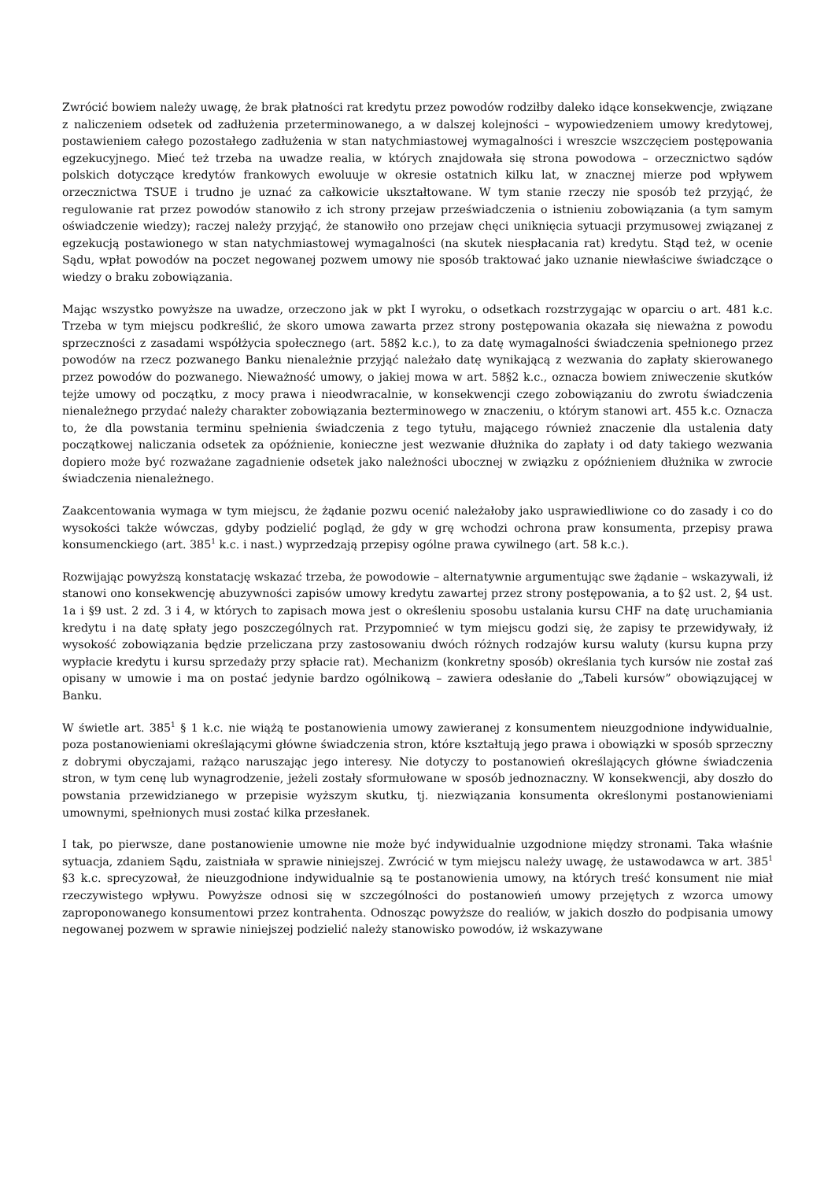Zwrócić bowiem należy uwagę, że brak płatności rat kredytu przez powodów rodziłby daleko idące konsekwencje, związane z naliczeniem odsetek od zadłużenia przeterminowanego, a w dalszej kolejności – wypowiedzeniem umowy kredytowej, postawieniem całego pozostałego zadłużenia w stan natychmiastowej wymagalności i wreszcie wszczęciem postępowania egzekucyjnego. Mieć też trzeba na uwadze realia, w których znajdowała się strona powodowa – orzecznictwo sądów polskich dotyczące kredytów frankowych ewoluuje w okresie ostatnich kilku lat, w znacznej mierze pod wpływem orzecznictwa TSUE i trudno je uznać za całkowicie ukształtowane. W tym stanie rzeczy nie sposób też przyjąć, że regulowanie rat przez powodów stanowiło z ich strony przejaw przeświadczenia o istnieniu zobowiązania (a tym samym oświadczenie wiedzy); raczej należy przyjąć, że stanowiło ono przejaw chęci uniknięcia sytuacji przymusowej związanej z egzekucją postawionego w stan natychmiastowej wymagalności (na skutek niespłacania rat) kredytu. Stąd też, w ocenie Sądu, wpłat powodów na poczet negowanej pozwem umowy nie sposób traktować jako uznanie niewłaściwe świadczące o wiedzy o braku zobowiązania.
Mając wszystko powyższe na uwadze, orzeczono jak w pkt I wyroku, o odsetkach rozstrzygając w oparciu o art. 481 k.c. Trzeba w tym miejscu podkreślić, że skoro umowa zawarta przez strony postępowania okazała się nieważna z powodu sprzeczności z zasadami współżycia społecznego (art. 58§2 k.c.), to za datę wymagalności świadczenia spełnionego przez powodów na rzecz pozwanego Banku nienależnie przyjąć należało datę wynikającą z wezwania do zapłaty skierowanego przez powodów do pozwanego. Nieważność umowy, o jakiej mowa w art. 58§2 k.c., oznacza bowiem zniweczenie skutków tejże umowy od początku, z mocy prawa i nieodwracalnie, w konsekwencji czego zobowiązaniu do zwrotu świadczenia nienależnego przydać należy charakter zobowiązania bezterminowego w znaczeniu, o którym stanowi art. 455 k.c. Oznacza to, że dla powstania terminu spełnienia świadczenia z tego tytułu, mającego również znaczenie dla ustalenia daty początkowej naliczania odsetek za opóźnienie, konieczne jest wezwanie dłużnika do zapłaty i od daty takiego wezwania dopiero może być rozważane zagadnienie odsetek jako należności ubocznej w związku z opóźnieniem dłużnika w zwrocie świadczenia nienależnego.
Zaakcentowania wymaga w tym miejscu, że żądanie pozwu ocenić należałoby jako usprawiedliwione co do zasady i co do wysokości także wówczas, gdyby podzielić pogląd, że gdy w grę wchodzi ochrona praw konsumenta, przepisy prawa konsumenckiego (art. 385<sup>1</sup> k.c. i nast.) wyprzedzają przepisy ogólne prawa cywilnego (art. 58 k.c.).
Rozwijając powyższą konstatację wskazać trzeba, że powodowie – alternatywnie argumentując swe żądanie – wskazywali, iż stanowi ono konsekwencję abuzywności zapisów umowy kredytu zawartej przez strony postępowania, a to §2 ust. 2, §4 ust. 1a i §9 ust. 2 zd. 3 i 4, w których to zapisach mowa jest o określeniu sposobu ustalania kursu CHF na datę uruchamiania kredytu i na datę spłaty jego poszczególnych rat. Przypomnieć w tym miejscu godzi się, że zapisy te przewidywały, iż wysokość zobowiązania będzie przeliczana przy zastosowaniu dwóch różnych rodzajów kursu waluty (kursu kupna przy wypłacie kredytu i kursu sprzedaży przy spłacie rat). Mechanizm (konkretny sposób) określania tych kursów nie został zaś opisany w umowie i ma on postać jedynie bardzo ogólnikową – zawiera odesłanie do „Tabeli kursów” obowiązującej w Banku.
W świetle art. 385<sup>1</sup> § 1 k.c. nie wiążą te postanowienia umowy zawieranej z konsumentem nieuzgodnione indywidualnie, poza postanowieniami określającymi główne świadczenia stron, które kształtują jego prawa i obowiązki w sposób sprzeczny z dobrymi obyczajami, rażąco naruszając jego interesy. Nie dotyczy to postanowień określających główne świadczenia stron, w tym cenę lub wynagrodzenie, jeżeli zostały sformułowane w sposób jednoznaczny. W konsekwencji, aby doszło do powstania przewidzianego w przepisie wyższym skutku, tj. niezwiązania konsumenta określonymi postanowieniami umownymi, spełnionych musi zostać kilka przesłanek.
I tak, po pierwsze, dane postanowienie umowne nie może być indywidualnie uzgodnione między stronami. Taka właśnie sytuacja, zdaniem Sądu, zaistniała w sprawie niniejszej. Zwrócić w tym miejscu należy uwagę, że ustawodawca w art. 385<sup>1</sup> §3 k.c. sprecyzował, że nieuzgodnione indywidualnie są te postanowienia umowy, na których treść konsument nie miał rzeczywistego wpływu. Powyższe odnosi się w szczególności do postanowień umowy przejętych z wzorca umowy zaproponowanego konsumentowi przez kontrahenta. Odnosząc powyższe do realiów, w jakich doszło do podpisania umowy negowanej pozwem w sprawie niniejszej podzielić należy stanowisko powodów, iż wskazywane